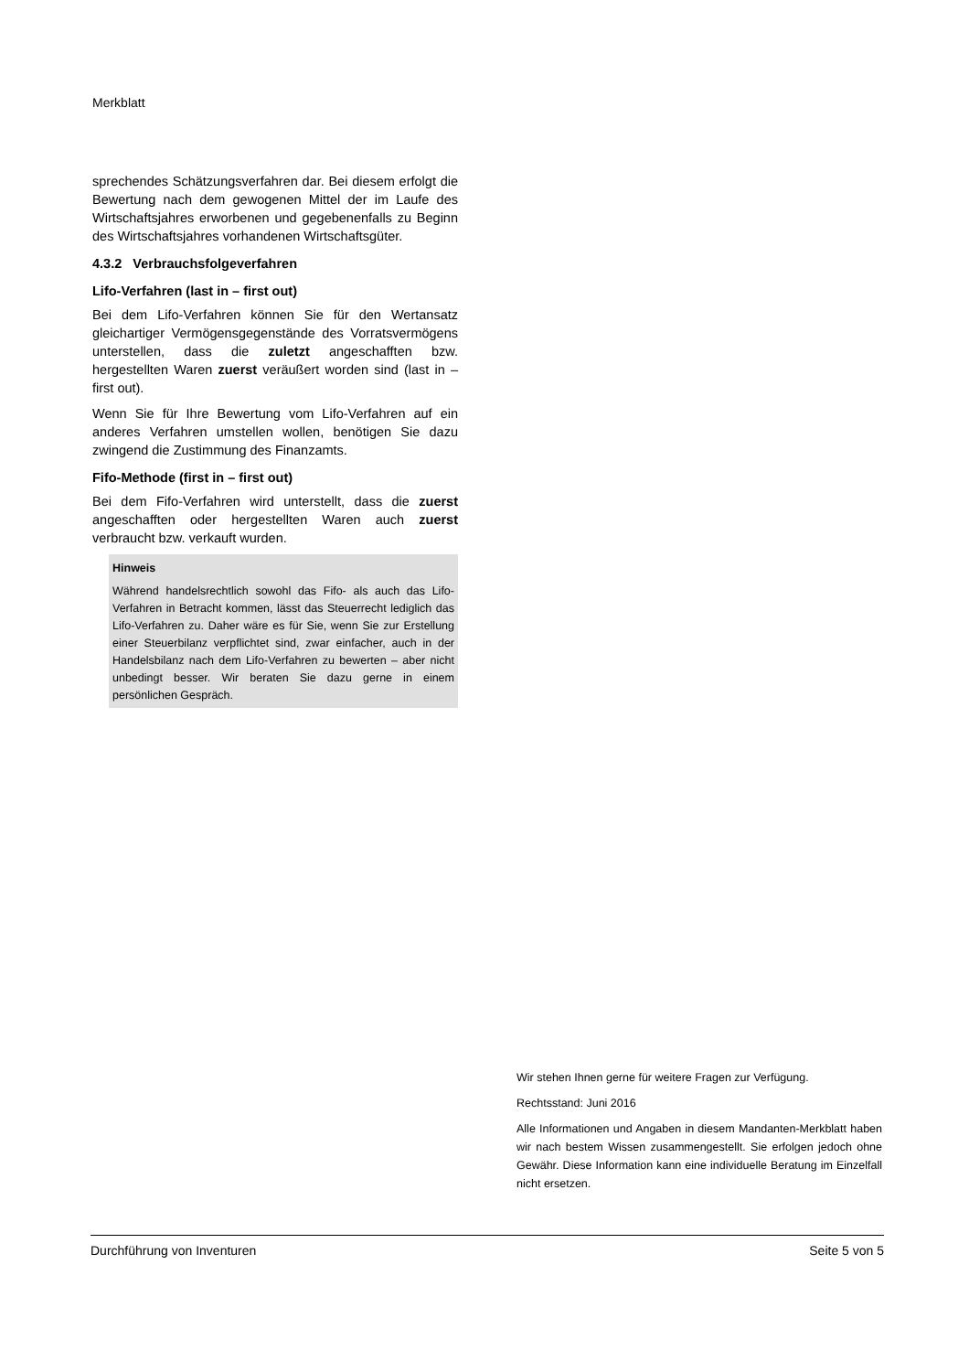Merkblatt
sprechendes Schätzungsverfahren dar. Bei diesem erfolgt die Bewertung nach dem gewogenen Mittel der im Laufe des Wirtschaftsjahres erworbenen und gegebenenfalls zu Beginn des Wirtschaftsjahres vorhandenen Wirtschaftsgüter.
4.3.2 Verbrauchsfolgeverfahren
Lifo-Verfahren (last in – first out)
Bei dem Lifo-Verfahren können Sie für den Wertansatz gleichartiger Vermögensgegenstände des Vorratsvermögens unterstellen, dass die zuletzt angeschafften bzw. hergestellten Waren zuerst veräußert worden sind (last in – first out).
Wenn Sie für Ihre Bewertung vom Lifo-Verfahren auf ein anderes Verfahren umstellen wollen, benötigen Sie dazu zwingend die Zustimmung des Finanzamts.
Fifo-Methode (first in – first out)
Bei dem Fifo-Verfahren wird unterstellt, dass die zuerst angeschafften oder hergestellten Waren auch zuerst verbraucht bzw. verkauft wurden.
Hinweis
Während handelsrechtlich sowohl das Fifo- als auch das Lifo-Verfahren in Betracht kommen, lässt das Steuerrecht lediglich das Lifo-Verfahren zu. Daher wäre es für Sie, wenn Sie zur Erstellung einer Steuerbilanz verpflichtet sind, zwar einfacher, auch in der Handelsbilanz nach dem Lifo-Verfahren zu bewerten – aber nicht unbedingt besser. Wir beraten Sie dazu gerne in einem persönlichen Gespräch.
Wir stehen Ihnen gerne für weitere Fragen zur Verfügung.
Rechtsstand: Juni 2016
Alle Informationen und Angaben in diesem Mandanten-Merkblatt haben wir nach bestem Wissen zusammengestellt. Sie erfolgen jedoch ohne Gewähr. Diese Information kann eine individuelle Beratung im Einzelfall nicht ersetzen.
Durchführung von Inventuren Seite 5 von 5